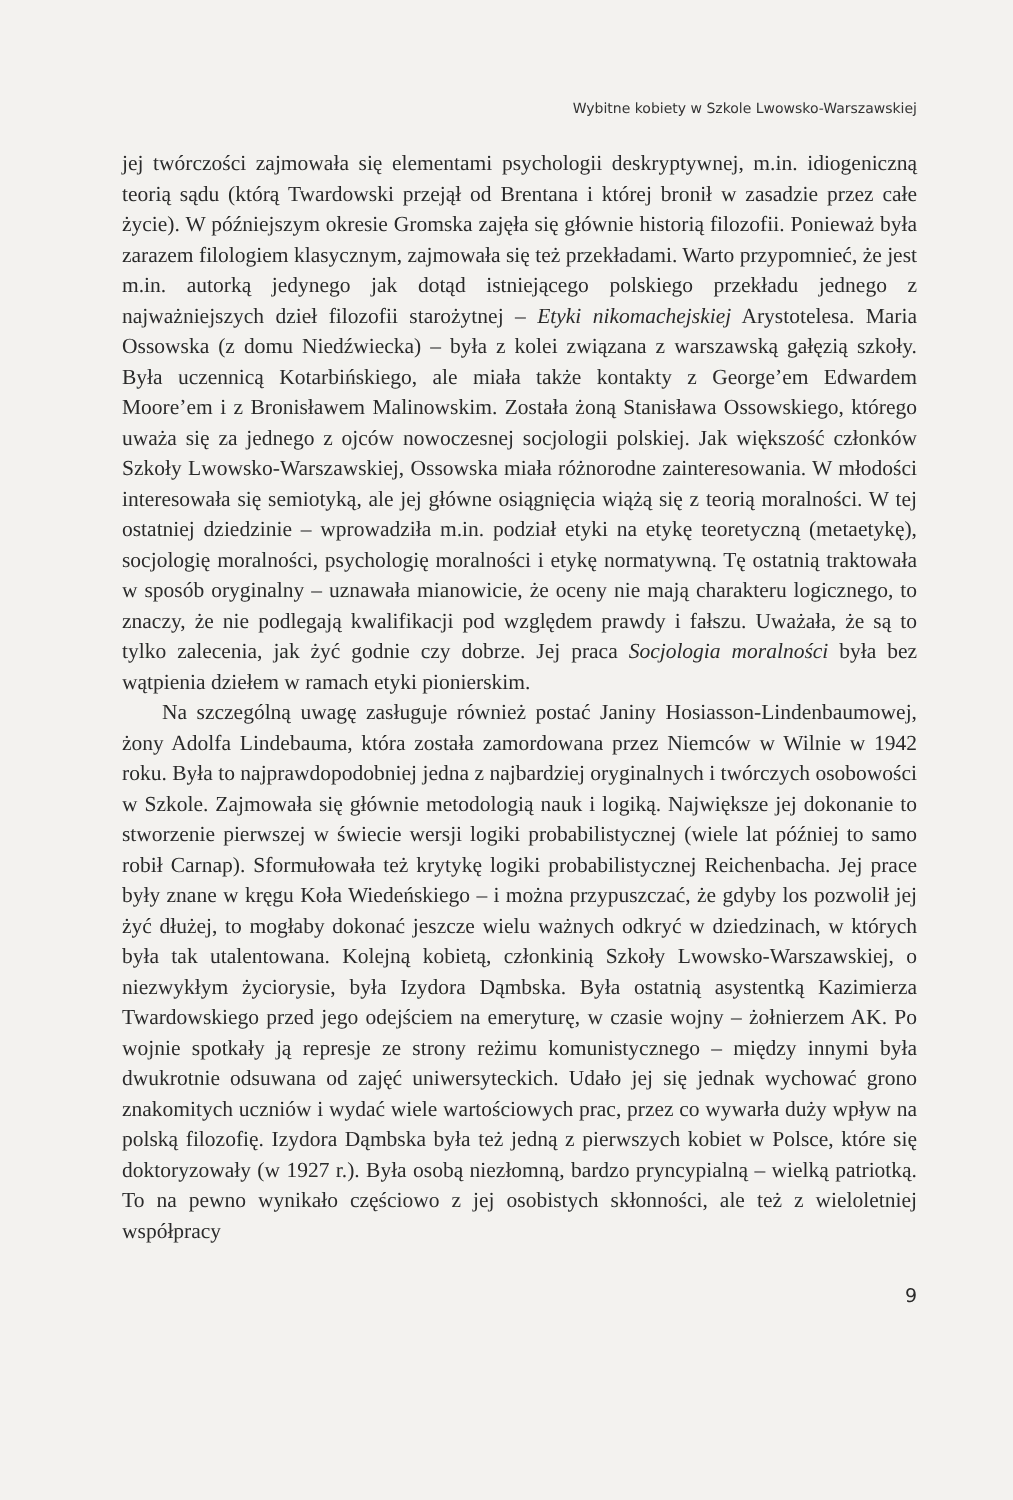Wybitne kobiety w Szkole Lwowsko-Warszawskiej
jej twórczości zajmowała się elementami psychologii deskryptywnej, m.in. idiogeniczną teorią sądu (którą Twardowski przejął od Brentana i której bronił w zasadzie przez całe życie). W późniejszym okresie Gromska zajęła się głównie historią filozofii. Ponieważ była zarazem filologiem klasycznym, zajmowała się też przekładami. Warto przypomnieć, że jest m.in. autorką jedynego jak dotąd istniejącego polskiego przekładu jednego z najważniejszych dzieł filozofii starożytnej – Etyki nikomachejskiej Arystotelesa. Maria Ossowska (z domu Niedźwiecka) – była z kolei związana z warszawską gałęzią szkoły. Była uczennicą Kotarbińskiego, ale miała także kontakty z George’em Edwardem Moore’em i z Bronisławem Malinowskim. Została żoną Stanisława Ossowskiego, którego uważa się za jednego z ojców nowoczesnej socjologii polskiej. Jak większość członków Szkoły Lwowsko-Warszawskiej, Ossowska miała różnorodne zainteresowania. W młodości interesowała się semiotyką, ale jej główne osiągnięcia wiążą się z teorią moralności. W tej ostatniej dziedzinie – wprowadziła m.in. podział etyki na etykę teoretyczną (metaetykę), socjologię moralności, psychologię moralności i etykę normatywną. Tę ostatnią traktowała w sposób oryginalny – uznawała mianowicie, że oceny nie mają charakteru logicznego, to znaczy, że nie podlegają kwalifikacji pod względem prawdy i fałszu. Uważała, że są to tylko zalecenia, jak żyć godnie czy dobrze. Jej praca Socjologia moralności była bez wątpienia dziełem w ramach etyki pionierskim.
Na szczególną uwagę zasługuje również postać Janiny Hosiasson-Lindenbaumowej, żony Adolfa Lindebauma, która została zamordowana przez Niemców w Wilnie w 1942 roku. Była to najprawdopodobniej jedna z najbardziej oryginalnych i twórczych osobowości w Szkole. Zajmowała się głównie metodologią nauk i logiką. Największe jej dokonanie to stworzenie pierwszej w świecie wersji logiki probabilistycznej (wiele lat później to samo robił Carnap). Sformułowała też krytykę logiki probabilistycznej Reichenbacha. Jej prace były znane w kręgu Koła Wiedeńskiego – i można przypuszczać, że gdyby los pozwolił jej żyć dłużej, to mogłaby dokonać jeszcze wielu ważnych odkryć w dziedzinach, w których była tak utalentowana. Kolejną kobietą, członkinią Szkoły Lwowsko-Warszawskiej, o niezwykłym życiorysie, była Izydora Dąmbska. Była ostatnią asystentką Kazimierza Twardowskiego przed jego odejściem na emeryturę, w czasie wojny – żołnierzem AK. Po wojnie spotkały ją represje ze strony reżimu komunistycznego – między innymi była dwukrotnie odsuwana od zajęć uniwersyteckich. Udało jej się jednak wychować grono znakomitych uczniów i wydać wiele wartościowych prac, przez co wywarła duży wpływ na polską filozofię. Izydora Dąmbska była też jedną z pierwszych kobiet w Polsce, które się doktoryzowały (w 1927 r.). Była osobą niezłomną, bardzo pryncypialną – wielką patriotką. To na pewno wynikało częściowo z jej osobistych skłonności, ale też z wieloletniej współpracy
9